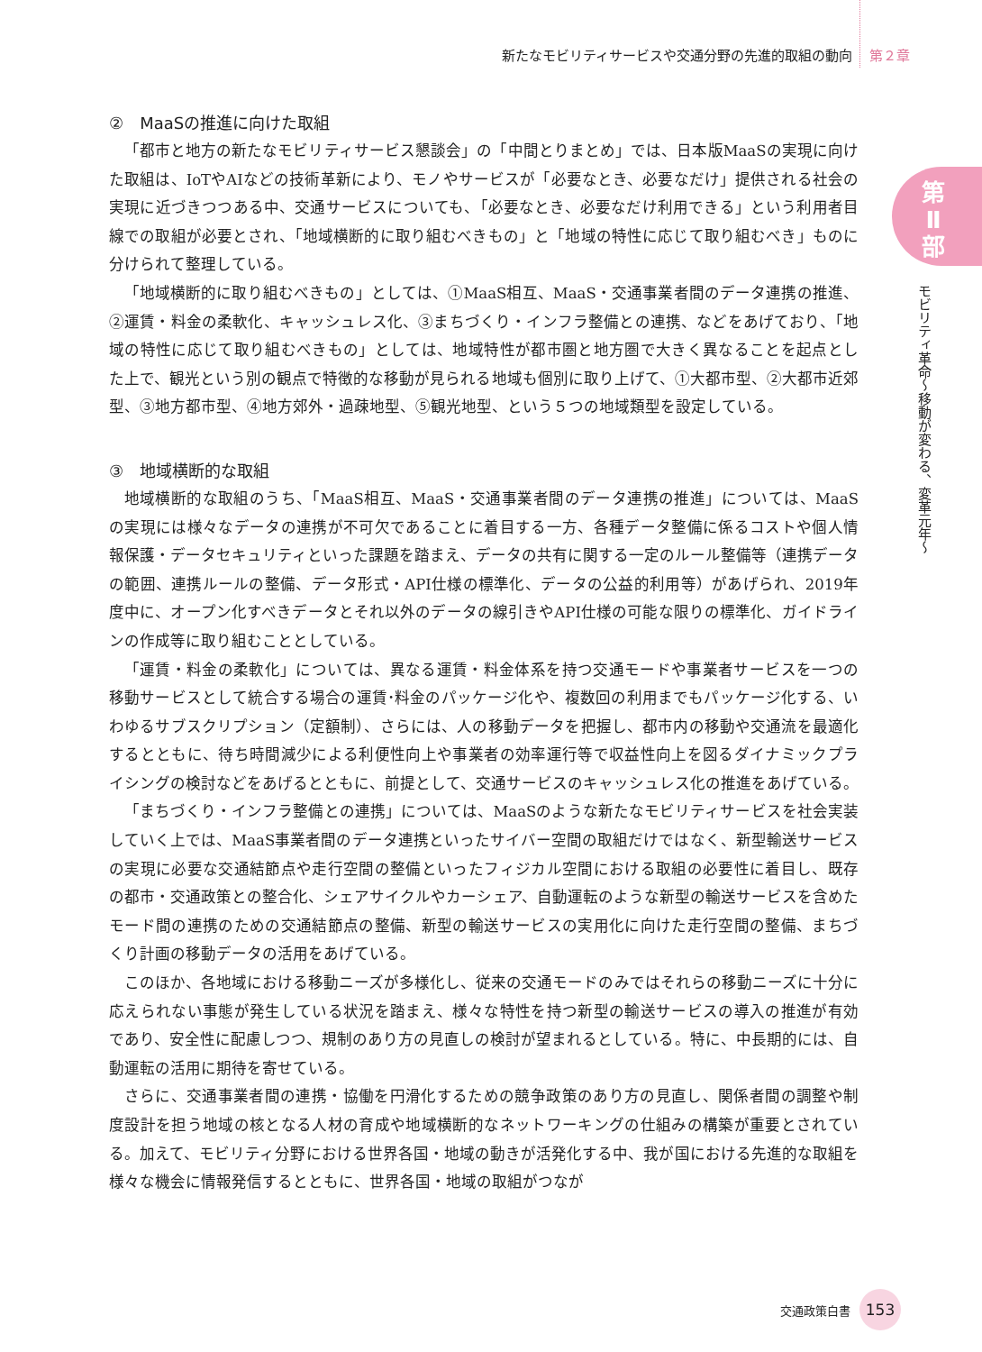新たなモビリティサービスや交通分野の先進的取組の動向 第２章
第 Ⅱ 部
モビリティ革命〜移動が変わる、変革元年〜
②　MaaSの推進に向けた取組
「都市と地方の新たなモビリティサービス懇談会」の「中間とりまとめ」では、日本版MaaSの実現に向けた取組は、IoTやAIなどの技術革新により、モノやサービスが「必要なとき、必要なだけ」提供される社会の実現に近づきつつある中、交通サービスについても、「必要なとき、必要なだけ利用できる」という利用者目線での取組が必要とされ、「地域横断的に取り組むべきもの」と「地域の特性に応じて取り組むべき」ものに分けられて整理している。
「地域横断的に取り組むべきもの」としては、①MaaS相互、MaaS・交通事業者間のデータ連携の推進、②運賃・料金の柔軟化、キャッシュレス化、③まちづくり・インフラ整備との連携、などをあげており、「地域の特性に応じて取り組むべきもの」としては、地域特性が都市圏と地方圏で大きく異なることを起点とした上で、観光という別の観点で特徴的な移動が見られる地域も個別に取り上げて、①大都市型、②大都市近郊型、③地方都市型、④地方郊外・過疎地型、⑤観光地型、という５つの地域類型を設定している。
③　地域横断的な取組
地域横断的な取組のうち、「MaaS相互、MaaS・交通事業者間のデータ連携の推進」については、MaaSの実現には様々なデータの連携が不可欠であることに着目する一方、各種データ整備に係るコストや個人情報保護・データセキュリティといった課題を踏まえ、データの共有に関する一定のルール整備等（連携データの範囲、連携ルールの整備、データ形式・API仕様の標準化、データの公益的利用等）があげられ、2019年度中に、オープン化すべきデータとそれ以外のデータの線引きやAPI仕様の可能な限りの標準化、ガイドラインの作成等に取り組むこととしている。
「運賃・料金の柔軟化」については、異なる運賃・料金体系を持つ交通モードや事業者サービスを一つの移動サービスとして統合する場合の運賃･料金のパッケージ化や、複数回の利用までもパッケージ化する、いわゆるサブスクリプション（定額制）、さらには、人の移動データを把握し、都市内の移動や交通流を最適化するとともに、待ち時間減少による利便性向上や事業者の効率運行等で収益性向上を図るダイナミックプライシングの検討などをあげるとともに、前提として、交通サービスのキャッシュレス化の推進をあげている。
「まちづくり・インフラ整備との連携」については、MaaSのような新たなモビリティサービスを社会実装していく上では、MaaS事業者間のデータ連携といったサイバー空間の取組だけではなく、新型輸送サービスの実現に必要な交通結節点や走行空間の整備といったフィジカル空間における取組の必要性に着目し、既存の都市・交通政策との整合化、シェアサイクルやカーシェア、自動運転のような新型の輸送サービスを含めたモード間の連携のための交通結節点の整備、新型の輸送サービスの実用化に向けた走行空間の整備、まちづくり計画の移動データの活用をあげている。
このほか、各地域における移動ニーズが多様化し、従来の交通モードのみではそれらの移動ニーズに十分に応えられない事態が発生している状況を踏まえ、様々な特性を持つ新型の輸送サービスの導入の推進が有効であり、安全性に配慮しつつ、規制のあり方の見直しの検討が望まれるとしている。特に、中長期的には、自動運転の活用に期待を寄せている。
さらに、交通事業者間の連携・協働を円滑化するための競争政策のあり方の見直し、関係者間の調整や制度設計を担う地域の核となる人材の育成や地域横断的なネットワーキングの仕組みの構築が重要とされている。加えて、モビリティ分野における世界各国・地域の動きが活発化する中、我が国における先進的な取組を様々な機会に情報発信するとともに、世界各国・地域の取組がつなが
交通政策白書
153